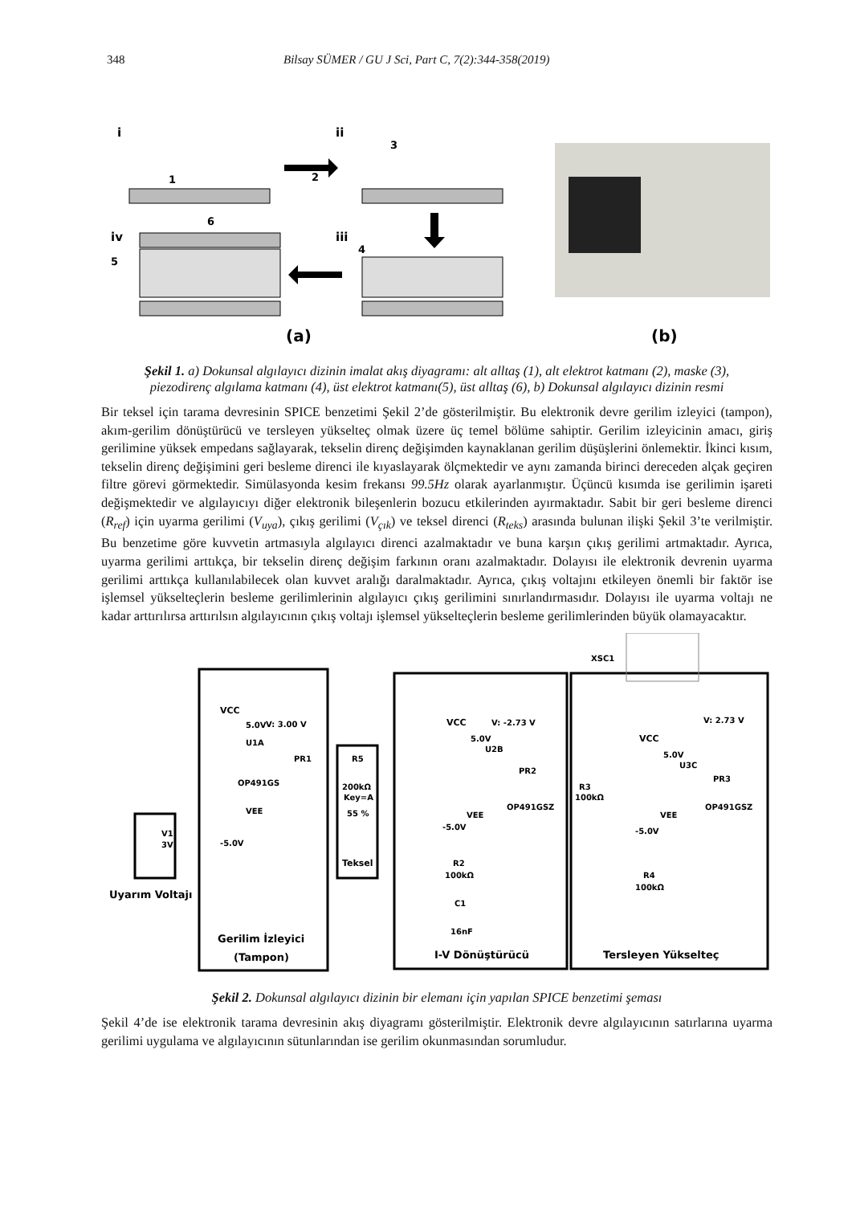348 Bilsay SÜMER / GU J Sci, Part C, 7(2):344-358(2019)
i
ii
iv
iii
1
2
3
4
5
6
(a)
(b)
Şekil 1. a) Dokunsal algılayıcı dizinin imalat akış diyagramı: alt alltaş (1), alt elektrot katmanı (2), maske (3), piezodirenç algılama katmanı (4), üst elektrot katmanı(5), üst alltaş (6), b) Dokunsal algılayıcı dizinin resmi
Bir teksel için tarama devresinin SPICE benzetimi Şekil 2’de gösterilmiştir. Bu elektronik devre gerilim izleyici (tampon), akım-gerilim dönüştürücü ve tersleyen yükselteç olmak üzere üç temel bölüme sahiptir. Gerilim izleyicinin amacı, giriş gerilimine yüksek empedans sağlayarak, tekselin direnç değişimden kaynaklanan gerilim düşüşlerini önlemektir. İkinci kısım, tekselin direnç değişimini geri besleme direnci ile kıyaslayarak ölçmektedir ve aynı zamanda birinci dereceden alçak geçiren filtre görevi görmektedir. Simülasyonda kesim frekansı 99.5Hz olarak ayarlanmıştır. Üçüncü kısımda ise gerilimin işareti değişmektedir ve algılayıcıyı diğer elektronik bileşenlerin bozucu etkilerinden ayırmaktadır. Sabit bir geri besleme direnci (R<sub>ref</sub>) için uyarma gerilimi (V<sub>uya</sub>), çıkış gerilimi (V<sub>çık</sub>) ve teksel direnci (R<sub>teks</sub>) arasında bulunan ilişki Şekil 3’te verilmiştir. Bu benzetime göre kuvvetin artmasıyla algılayıcı direnci azalmaktadır ve buna karşın çıkış gerilimi artmaktadır. Ayrıca, uyarma gerilimi arttıkça, bir tekselin direnç değişim farkının oranı azalmaktadır. Dolayısı ile elektronik devrenin uyarma gerilimi arttıkça kullanılabilecek olan kuvvet aralığı daralmaktadır. Ayrıca, çıkış voltajını etkileyen önemli bir faktör ise işlemsel yükselteçlerin besleme gerilimlerinin algılayıcı çıkış gerilimini sınırlandırmasıdır. Dolayısı ile uyarma voltajı ne kadar arttırılırsa arttırılsın algılayıcının çıkış voltajı işlemsel yükselteçlerin besleme gerilimlerinden büyük olamayacaktır.
XSC1
VCC
5.0V
V: 3.00 V
U1A
PR1
OP491GS
VEE
-5.0V
V1
3V
Uyarım Voltajı
R5
200kΩ
Key=A
55 %
Teksel
VCC
5.0V
V: -2.73 V
U2B
PR2
OP491GSZ
VEE
-5.0V
R2
100kΩ
C1
16nF
VCC
5.0V
V: 2.73 V
U3C
PR3
R3
100kΩ
OP491GSZ
VEE
-5.0V
R4
100kΩ
Gerilim İzleyici
(Tampon)
I-V Dönüştürücü
Tersleyen Yükselteç
Şekil 2. Dokunsal algılayıcı dizinin bir elemanı için yapılan SPICE benzetimi şeması
Şekil 4’de ise elektronik tarama devresinin akış diyagramı gösterilmiştir. Elektronik devre algılayıcının satırlarına uyarma gerilimi uygulama ve algılayıcının sütunlarından ise gerilim okunmasından sorumludur.